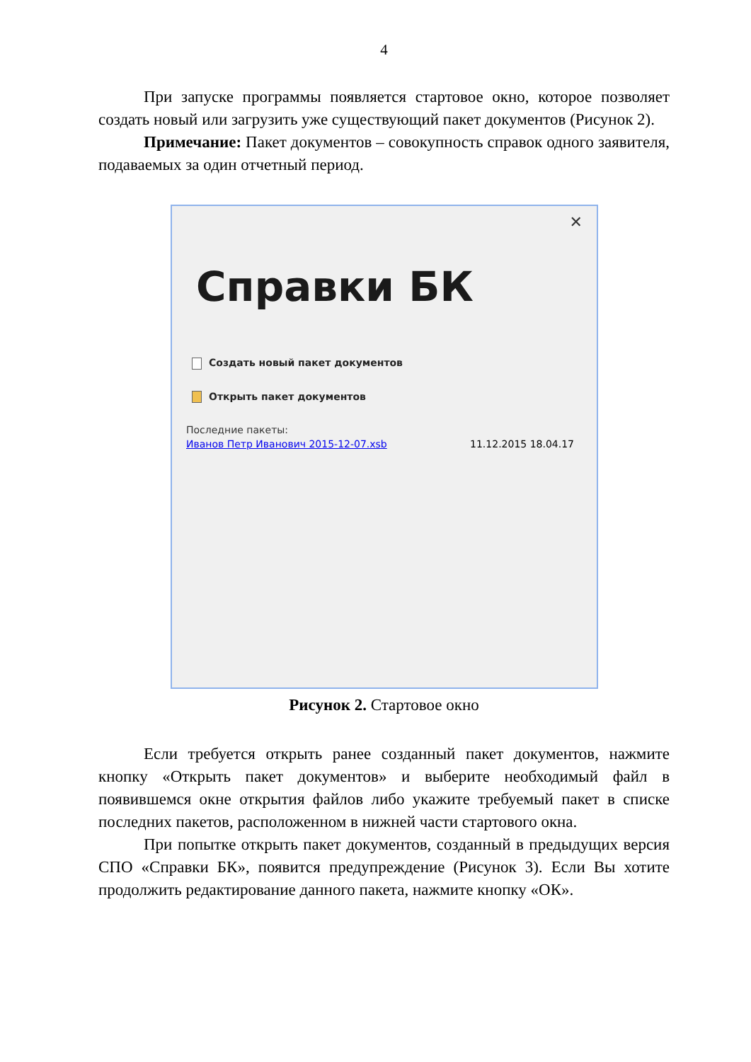4
При запуске программы появляется стартовое окно, которое позволяет создать новый или загрузить уже существующий пакет документов (Рисунок 2).
Примечание: Пакет документов – совокупность справок одного заявителя, подаваемых за один отчетный период.
✕
Справки БК
Создать новый пакет документов
Открыть пакет документов
Последние пакеты:
Иванов Петр Иванович 2015-12-07.xsb 11.12.2015 18.04.17
Рисунок 2. Стартовое окно
Если требуется открыть ранее созданный пакет документов, нажмите кнопку «Открыть пакет документов» и выберите необходимый файл в появившемся окне открытия файлов либо укажите требуемый пакет в списке последних пакетов, расположенном в нижней части стартового окна.
При попытке открыть пакет документов, созданный в предыдущих версия СПО «Справки БК», появится предупреждение (Рисунок 3). Если Вы хотите продолжить редактирование данного пакета, нажмите кнопку «ОК».